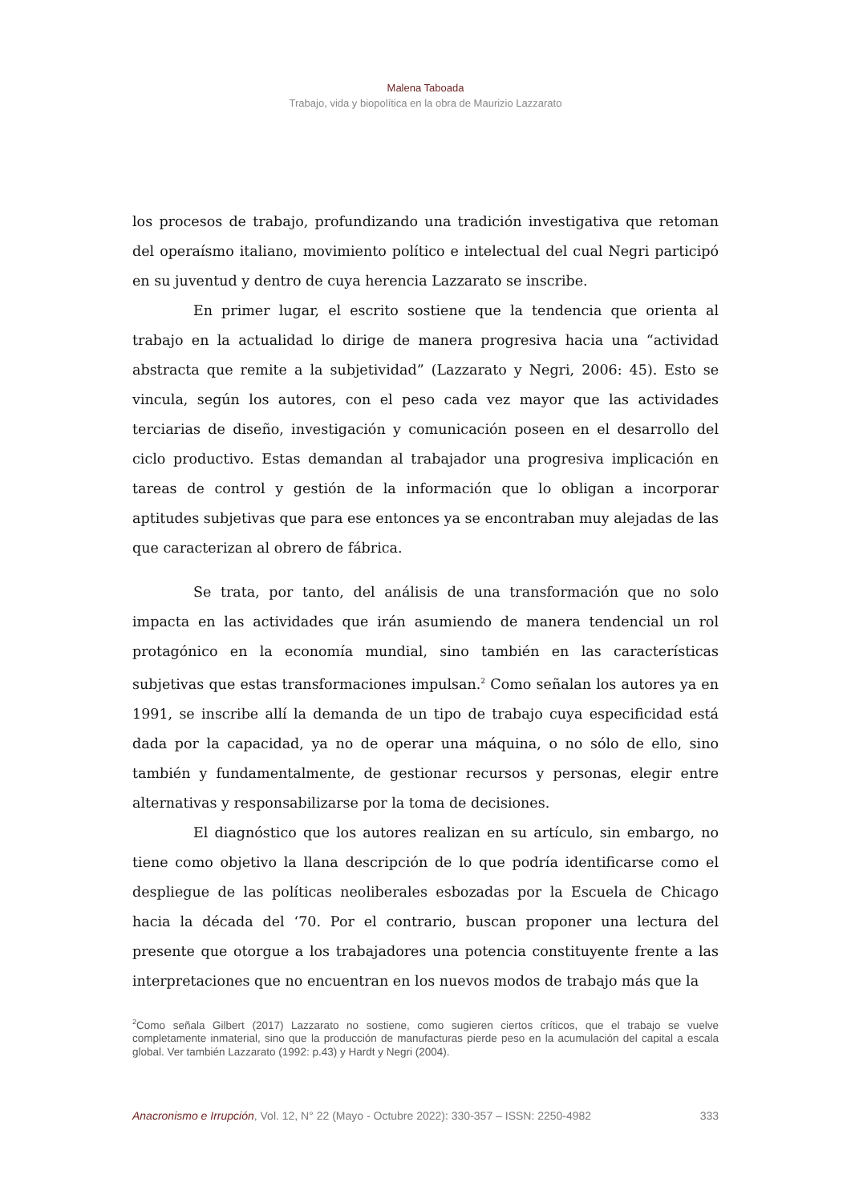Malena Taboada
Trabajo, vida y biopolítica en la obra de Maurizio Lazzarato
los procesos de trabajo, profundizando una tradición investigativa que retoman del operaísmo italiano, movimiento político e intelectual del cual Negri participó en su juventud y dentro de cuya herencia Lazzarato se inscribe.
En primer lugar, el escrito sostiene que la tendencia que orienta al trabajo en la actualidad lo dirige de manera progresiva hacia una “actividad abstracta que remite a la subjetividad” (Lazzarato y Negri, 2006: 45). Esto se vincula, según los autores, con el peso cada vez mayor que las actividades terciarias de diseño, investigación y comunicación poseen en el desarrollo del ciclo productivo. Estas demandan al trabajador una progresiva implicación en tareas de control y gestión de la información que lo obligan a incorporar aptitudes subjetivas que para ese entonces ya se encontraban muy alejadas de las que caracterizan al obrero de fábrica.
Se trata, por tanto, del análisis de una transformación que no solo impacta en las actividades que irán asumiendo de manera tendencial un rol protagónico en la economía mundial, sino también en las características subjetivas que estas transformaciones impulsan.<sup>2</sup> Como señalan los autores ya en 1991, se inscribe allí la demanda de un tipo de trabajo cuya especificidad está dada por la capacidad, ya no de operar una máquina, o no sólo de ello, sino también y fundamentalmente, de gestionar recursos y personas, elegir entre alternativas y responsabilizarse por la toma de decisiones.
El diagnóstico que los autores realizan en su artículo, sin embargo, no tiene como objetivo la llana descripción de lo que podría identificarse como el despliegue de las políticas neoliberales esbozadas por la Escuela de Chicago hacia la década del ‘70. Por el contrario, buscan proponer una lectura del presente que otorgue a los trabajadores una potencia constituyente frente a las interpretaciones que no encuentran en los nuevos modos de trabajo más que la
<sup>2</sup> Como señala Gilbert (2017) Lazzarato no sostiene, como sugieren ciertos críticos, que el trabajo se vuelve completamente inmaterial, sino que la producción de manufacturas pierde peso en la acumulación del capital a escala global. Ver también Lazzarato (1992: p.43) y Hardt y Negri (2004).
Anacronismo e Irrupción, Vol. 12, N° 22 (Mayo - Octubre 2022): 330-357 – ISSN: 2250-4982 333